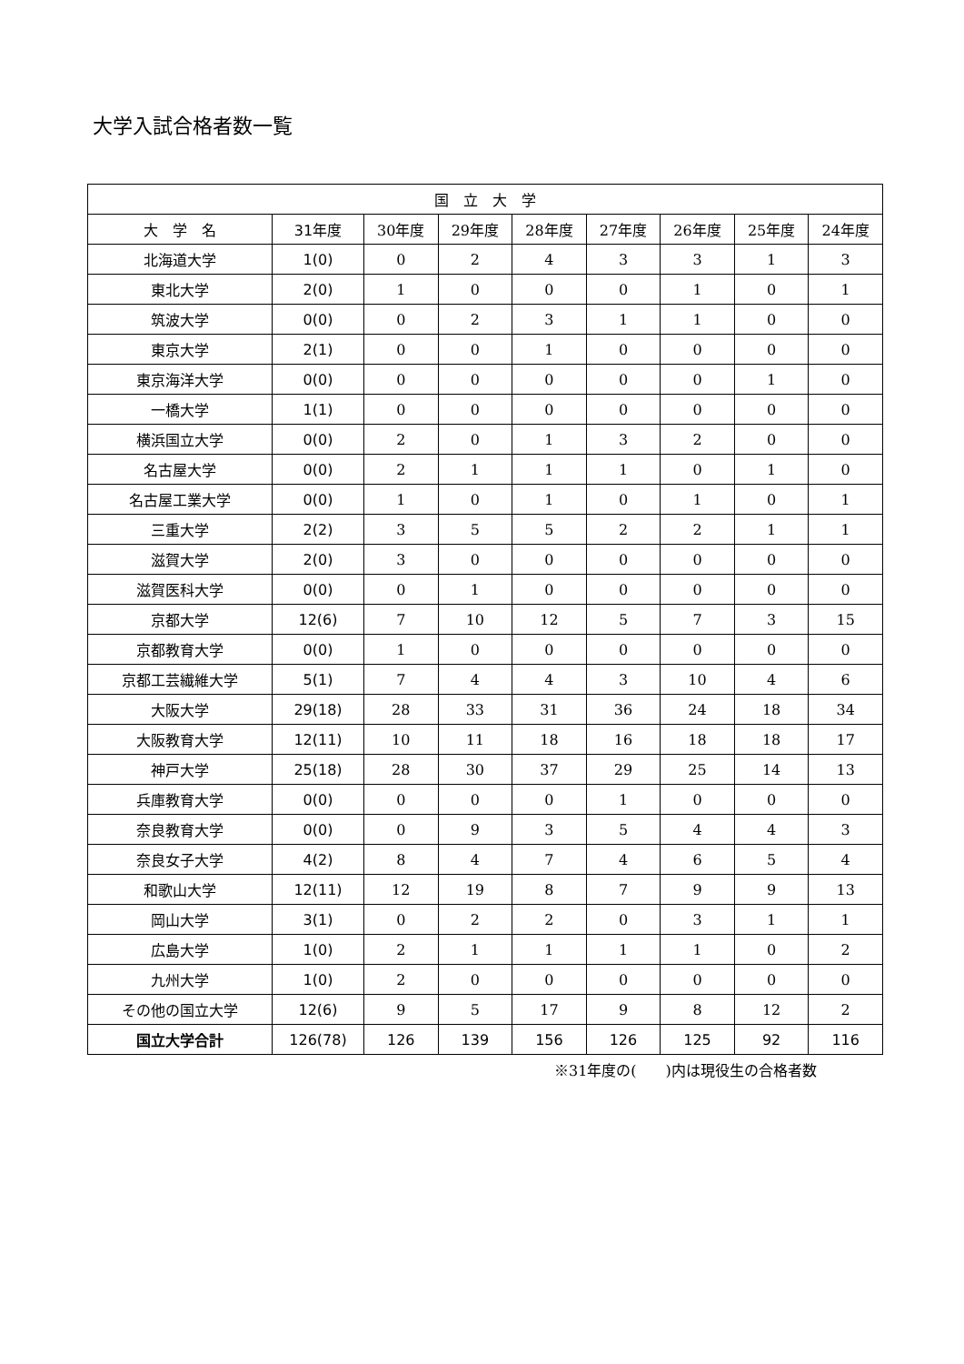大学入試合格者数一覧
| 国 立 大 学 | | | | | | | | |
| --- | --- | --- | --- | --- | --- | --- | --- | --- |
| 大 学 名 | 31年度 | 30年度 | 29年度 | 28年度 | 27年度 | 26年度 | 25年度 | 24年度 |
| 北海道大学 | 1(0) | 0 | 2 | 4 | 3 | 3 | 1 | 3 |
| 東北大学 | 2(0) | 1 | 0 | 0 | 0 | 1 | 0 | 1 |
| 筑波大学 | 0(0) | 0 | 2 | 3 | 1 | 1 | 0 | 0 |
| 東京大学 | 2(1) | 0 | 0 | 1 | 0 | 0 | 0 | 0 |
| 東京海洋大学 | 0(0) | 0 | 0 | 0 | 0 | 0 | 1 | 0 |
| 一橋大学 | 1(1) | 0 | 0 | 0 | 0 | 0 | 0 | 0 |
| 横浜国立大学 | 0(0) | 2 | 0 | 1 | 3 | 2 | 0 | 0 |
| 名古屋大学 | 0(0) | 2 | 1 | 1 | 1 | 0 | 1 | 0 |
| 名古屋工業大学 | 0(0) | 1 | 0 | 1 | 0 | 1 | 0 | 1 |
| 三重大学 | 2(2) | 3 | 5 | 5 | 2 | 2 | 1 | 1 |
| 滋賀大学 | 2(0) | 3 | 0 | 0 | 0 | 0 | 0 | 0 |
| 滋賀医科大学 | 0(0) | 0 | 1 | 0 | 0 | 0 | 0 | 0 |
| 京都大学 | 12(6) | 7 | 10 | 12 | 5 | 7 | 3 | 15 |
| 京都教育大学 | 0(0) | 1 | 0 | 0 | 0 | 0 | 0 | 0 |
| 京都工芸繊維大学 | 5(1) | 7 | 4 | 4 | 3 | 10 | 4 | 6 |
| 大阪大学 | 29(18) | 28 | 33 | 31 | 36 | 24 | 18 | 34 |
| 大阪教育大学 | 12(11) | 10 | 11 | 18 | 16 | 18 | 18 | 17 |
| 神戸大学 | 25(18) | 28 | 30 | 37 | 29 | 25 | 14 | 13 |
| 兵庫教育大学 | 0(0) | 0 | 0 | 0 | 1 | 0 | 0 | 0 |
| 奈良教育大学 | 0(0) | 0 | 9 | 3 | 5 | 4 | 4 | 3 |
| 奈良女子大学 | 4(2) | 8 | 4 | 7 | 4 | 6 | 5 | 4 |
| 和歌山大学 | 12(11) | 12 | 19 | 8 | 7 | 9 | 9 | 13 |
| 岡山大学 | 3(1) | 0 | 2 | 2 | 0 | 3 | 1 | 1 |
| 広島大学 | 1(0) | 2 | 1 | 1 | 1 | 1 | 0 | 2 |
| 九州大学 | 1(0) | 2 | 0 | 0 | 0 | 0 | 0 | 0 |
| その他の国立大学 | 12(6) | 9 | 5 | 17 | 9 | 8 | 12 | 2 |
| 国立大学合計 | 126(78) | 126 | 139 | 156 | 126 | 125 | 92 | 116 |
※31年度の(　　)内は現役生の合格者数